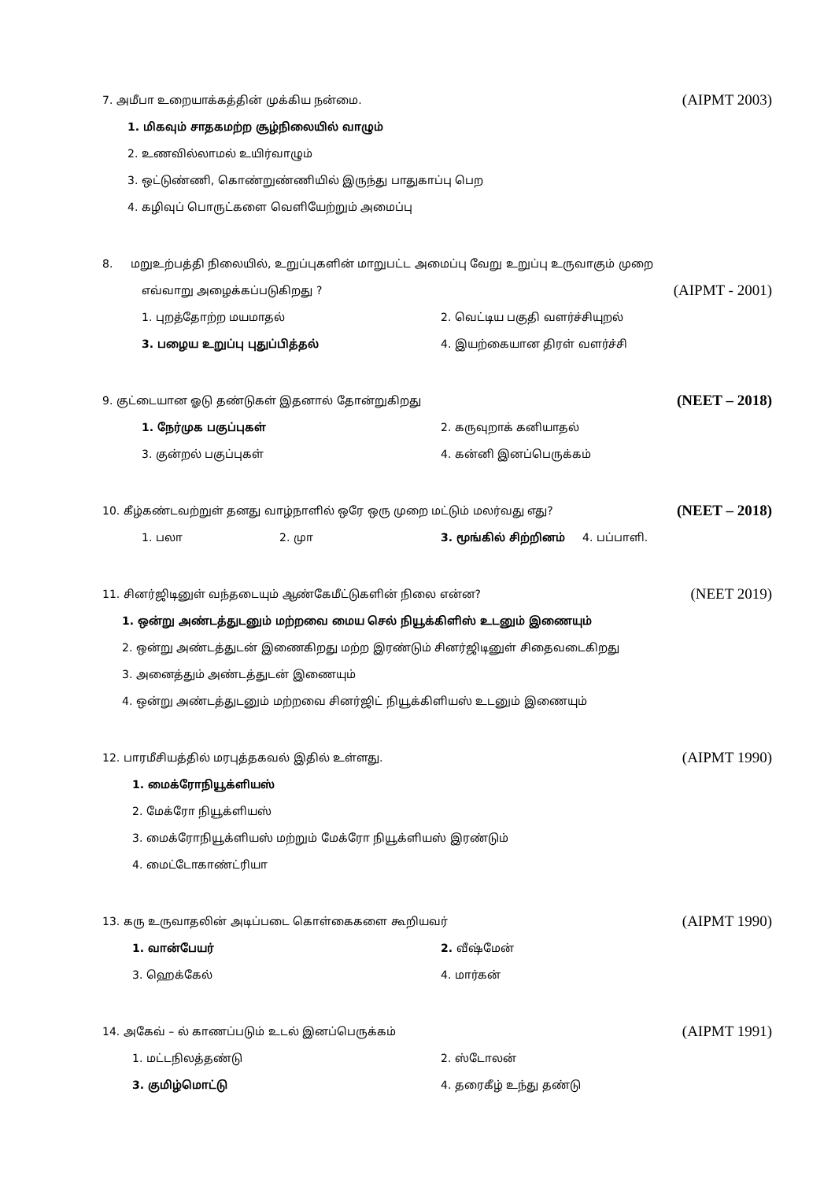7. அமீபா உறையாக்கத்தின் முக்கிய நன்மை. (AIPMT 2003)
1. மிகவும் சாதகமற்ற சூழ்நிலையில் வாழும்
2. உணவில்லாமல் உயிர்வாழும்
3. ஒட்டுண்ணி, கொண்றுண்ணியில் இருந்து பாதுகாப்பு பெற
4. கழிவுப் பொருட்களை வெளியேற்றும் அமைப்பு
8. மறுஉற்பத்தி நிலையில், உறுப்புகளின் மாறுபட்ட அமைப்பு வேறு உறுப்பு உருவாகும் முறை
எவ்வாறு அழைக்கப்படுகிறது ? (AIPMT - 2001)
1. புறத்தோற்ற மயமாதல் 2. வெட்டிய பகுதி வளர்ச்சியுறல் 3. பழைய உறுப்பு புதுப்பித்தல் 4. இயற்கையான திரள் வளர்ச்சி
9. குட்டையான ஓடு தண்டுகள் இதனால் தோன்றுகிறது (NEET – 2018)
1. நேர்முக பகுப்புகள் 2. கருவுறாக் கனியாதல் 3. குன்றல் பகுப்புகள் 4. கன்னி இனப்பெருக்கம்
10. கீழ்கண்டவற்றுள் தனது வாழ்நாளில் ஒரே ஒரு முறை மட்டும் மலர்வது எது? (NEET – 2018)
1. பலா 2. முா 3. மூங்கில் சிற்றினம் 4. பப்பாளி.
11. சினர்ஜிடினுள் வந்தடையும் ஆண்கேமீட்டுகளின் நிலை என்ன? (NEET 2019)
1. ஒன்று அண்டத்துடனும் மற்றவை மைய செல் நியூக்கிளிஸ் உடனும் இணையும்
2. ஒன்று அண்டத்துடன் இணைகிறது மற்ற இரண்டும் சினர்ஜிடினுள் சிதைவடைகிறது
3. அனைத்தும் அண்டத்துடன் இணையும்
4. ஒன்று அண்டத்துடனும் மற்றவை சினர்ஜிட் நியூக்கிளியஸ் உடனும் இணையும்
12. பாரமீசியத்தில் மரபுத்தகவல் இதில் உள்ளது. (AIPMT 1990)
1. மைக்ரோநியூக்ளியஸ்
2. மேக்ரோ நியூக்ளியஸ்
3. மைக்ரோநியூக்ளியஸ் மற்றும் மேக்ரோ நியூக்ளியஸ் இரண்டும்
4. மைட்டோகாண்ட்ரியா
13. கரு உருவாதலின் அடிப்படை கொள்கைகளை கூறியவர் (AIPMT 1990)
1. வான்பேயர் 2. வீஷ்மேன் 3. ஹெக்கேல் 4. மார்கன்
14. அகேவ் – ல் காணப்படும் உடல் இனப்பெருக்கம் (AIPMT 1991)
1. மட்டநிலத்தண்டு 2. ஸ்டோலன் 3. குமிழ்மொட்டு 4. தரைகீழ் உந்து தண்டு